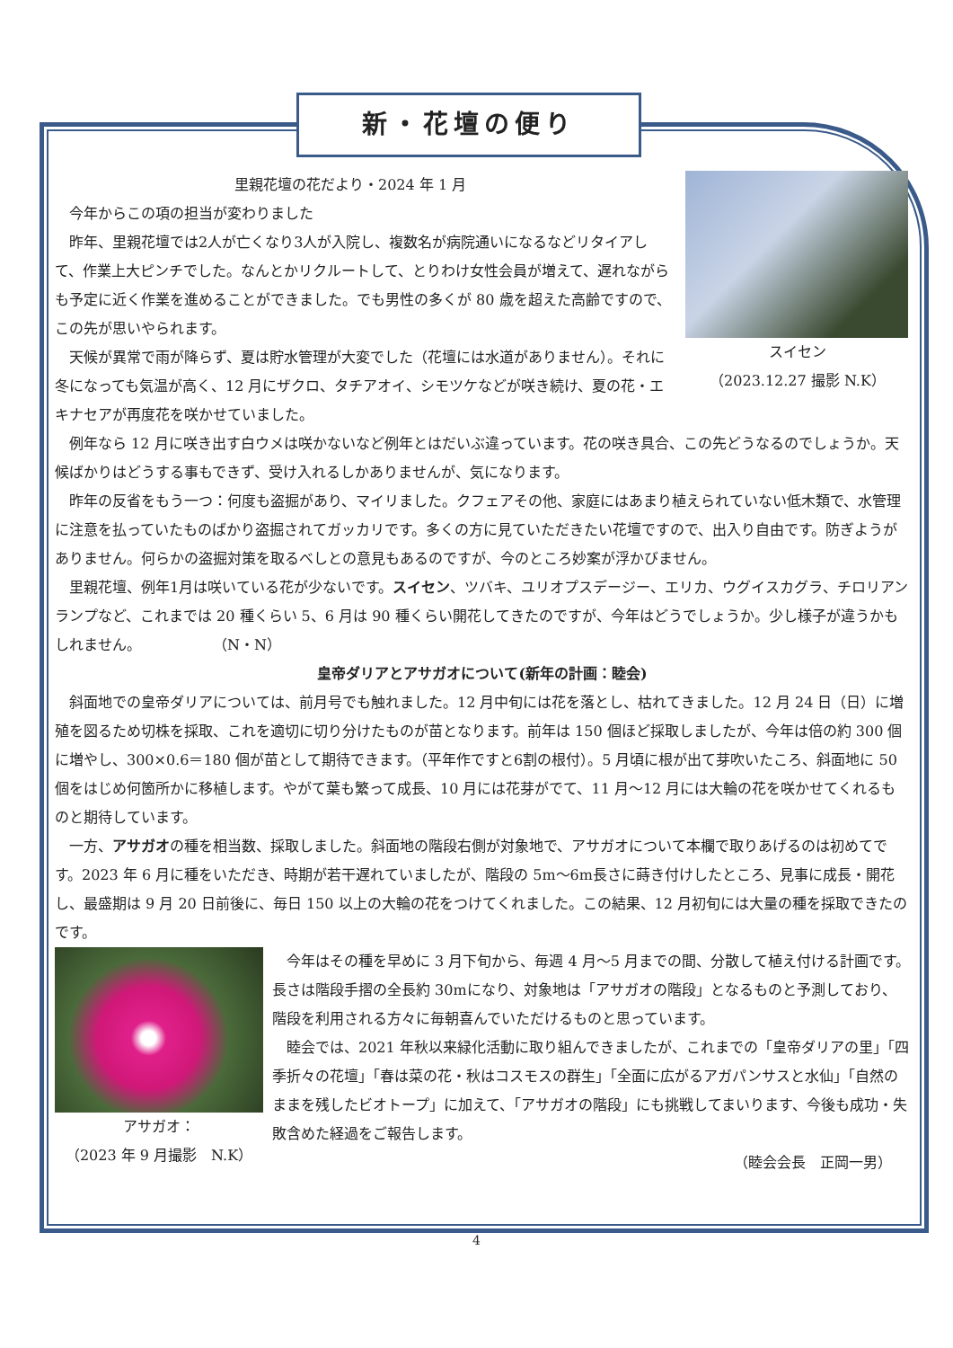新・花壇の便り
スイセン
（2023.12.27 撮影 N.K）
里親花壇の花だより・2024 年 1 月
　今年からこの項の担当が変わりました
　昨年、里親花壇では2人が亡くなり3人が入院し、複数名が病院通いになるなどリタイアして、作業上大ピンチでした。なんとかリクルートして、とりわけ女性会員が増えて、遅れながらも予定に近く作業を進めることができました。でも男性の多くが 80 歳を超えた高齢ですので、この先が思いやられます。
　天候が異常で雨が降らず、夏は貯水管理が大変でした（花壇には水道がありません）。それに冬になっても気温が高く、12 月にザクロ、タチアオイ、シモツケなどが咲き続け、夏の花・エキナセアが再度花を咲かせていました。
　例年なら 12 月に咲き出す白ウメは咲かないなど例年とはだいぶ違っています。花の咲き具合、この先どうなるのでしょうか。天候ばかりはどうする事もできず、受け入れるしかありませんが、気になります。
　昨年の反省をもう一つ：何度も盗掘があり、マイリました。クフェアその他、家庭にはあまり植えられていない低木類で、水管理に注意を払っていたものばかり盗掘されてガッカリです。多くの方に見ていただきたい花壇ですので、出入り自由です。防ぎようがありません。何らかの盗掘対策を取るべしとの意見もあるのですが、今のところ妙案が浮かびません。
　里親花壇、例年1月は咲いている花が少ないです。スイセン、ツバキ、ユリオプスデージー、エリカ、ウグイスカグラ、チロリアンランプなど、これまでは 20 種くらい 5、6 月は 90 種くらい開花してきたのですが、今年はどうでしょうか。少し様子が違うかもしれません。　　　　　　（N・N）
皇帝ダリアとアサガオについて(新年の計画：睦会)
　斜面地での皇帝ダリアについては、前月号でも触れました。12 月中旬には花を落とし、枯れてきました。12 月 24 日（日）に増殖を図るため切株を採取、これを適切に切り分けたものが苗となります。前年は 150 個ほど採取しましたが、今年は倍の約 300 個に増やし、300×0.6＝180 個が苗として期待できます。（平年作ですと6割の根付）。5 月頃に根が出て芽吹いたころ、斜面地に 50 個をはじめ何箇所かに移植します。やがて葉も繁って成長、10 月には花芽がでて、11 月～12 月には大輪の花を咲かせてくれるものと期待しています。
　一方、アサガオの種を相当数、採取しました。斜面地の階段右側が対象地で、アサガオについて本欄で取りあげるのは初めてです。2023 年 6 月に種をいただき、時期が若干遅れていましたが、階段の 5m～6m長さに蒔き付けしたところ、見事に成長・開花し、最盛期は 9 月 20 日前後に、毎日 150 以上の大輪の花をつけてくれました。この結果、12 月初旬には大量の種を採取できたのです。
アサガオ：
（2023 年 9 月撮影　N.K）
　今年はその種を早めに 3 月下旬から、毎週 4 月～5 月までの間、分散して植え付ける計画です。長さは階段手摺の全長約 30mになり、対象地は「アサガオの階段」となるものと予測しており、階段を利用される方々に毎朝喜んでいただけるものと思っています。
　睦会では、2021 年秋以来緑化活動に取り組んできましたが、これまでの「皇帝ダリアの里」「四季折々の花壇」「春は菜の花・秋はコスモスの群生」「全面に広がるアガパンサスと水仙」「自然のままを残したビオトープ」に加えて、「アサガオの階段」にも挑戦してまいります、今後も成功・失敗含めた経過をご報告します。
（睦会会長　正岡一男）
4